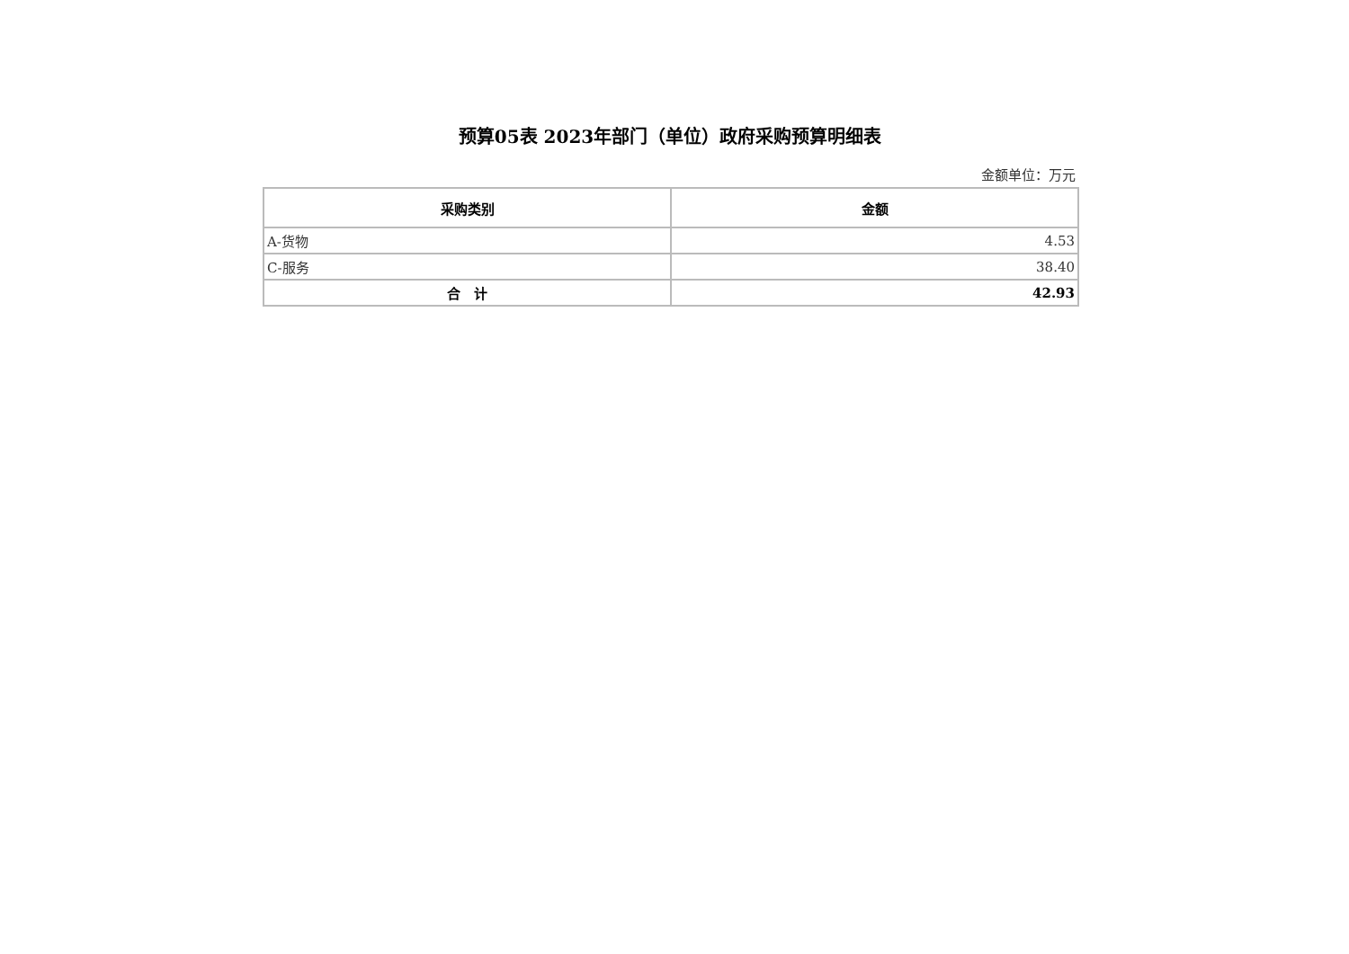预算05表 2023年部门（单位）政府采购预算明细表
金额单位：万元
| 采购类别 | 金额 |
| --- | --- |
| A-货物 | 4.53 |
| C-服务 | 38.40 |
| 合 计 | 42.93 |